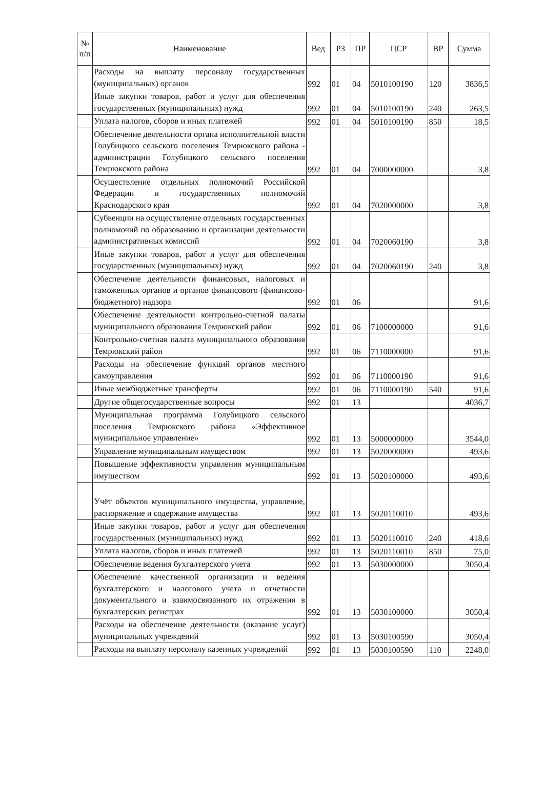| № п/п | Наименование | Вед | РЗ | ПР | ЦСР | ВР | Сумма |
| --- | --- | --- | --- | --- | --- | --- | --- |
| | Расходы на выплату персоналу государственных (муниципальных) органов | 992 | 01 | 04 | 5010100190 | 120 | 3836,5 |
| | Иные закупки товаров, работ и услуг для обеспечения государственных (муниципальных) нужд | 992 | 01 | 04 | 5010100190 | 240 | 263,5 |
| | Уплата налогов, сборов и иных платежей | 992 | 01 | 04 | 5010100190 | 850 | 18,5 |
| | Обеспечение деятельности органа исполнительной власти Голубицкого сельского поселения Темрюкского района - администрации Голубицкого сельского поселения Темрюкского района | 992 | 01 | 04 | 7000000000 | | 3,8 |
| | Осуществление отдельных полномочий Российской Федерации и государственных полномочий Краснодарского края | 992 | 01 | 04 | 7020000000 | | 3,8 |
| | Субвенции на осуществление отдельных государственных полномочий по образованию и организации деятельности административных комиссий | 992 | 01 | 04 | 7020060190 | | 3,8 |
| | Иные закупки товаров, работ и услуг для обеспечения государственных (муниципальных) нужд | 992 | 01 | 04 | 7020060190 | 240 | 3,8 |
| | Обеспечение деятельности финансовых, налоговых и таможенных органов и органов финансового (финансово-бюджетного) надзора | 992 | 01 | 06 | | | 91,6 |
| | Обеспечение деятельности контрольно-счетной палаты муниципального образования Темрюкский район | 992 | 01 | 06 | 7100000000 | | 91,6 |
| | Контрольно-счетная палата муниципального образования Темрюкский район | 992 | 01 | 06 | 7110000000 | | 91,6 |
| | Расходы на обеспечение функций органов местного самоуправления | 992 | 01 | 06 | 7110000190 | | 91,6 |
| | Иные межбюджетные трансферты | 992 | 01 | 06 | 7110000190 | 540 | 91,6 |
| | Другие общегосударственные вопросы | 992 | 01 | 13 | | | 4036,7 |
| | Муниципальная программа Голубицкого сельского поселения Темрюкского района «Эффективное муниципальное управление» | 992 | 01 | 13 | 5000000000 | | 3544,0 |
| | Управление муниципальным имуществом | 992 | 01 | 13 | 5020000000 | | 493,6 |
| | Повышение эффективности управления муниципальным имуществом | 992 | 01 | 13 | 5020100000 | | 493,6 |
| | Учёт объектов муниципального имущества, управление, распоряжение и содержание имущества | 992 | 01 | 13 | 5020110010 | | 493,6 |
| | Иные закупки товаров, работ и услуг для обеспечения государственных (муниципальных) нужд | 992 | 01 | 13 | 5020110010 | 240 | 418,6 |
| | Уплата налогов, сборов и иных платежей | 992 | 01 | 13 | 5020110010 | 850 | 75,0 |
| | Обеспечение ведения бухгалтерского учета | 992 | 01 | 13 | 5030000000 | | 3050,4 |
| | Обеспечение качественной организации и ведения бухгалтерского и налогового учета и отчетности документального и взаимосвязанного их отражения в бухгалтерских регистрах | 992 | 01 | 13 | 5030100000 | | 3050,4 |
| | Расходы на обеспечение деятельности (оказание услуг) муниципальных учреждений | 992 | 01 | 13 | 5030100590 | | 3050,4 |
| | Расходы на выплату персоналу казенных учреждений | 992 | 01 | 13 | 5030100590 | 110 | 2248,0 |